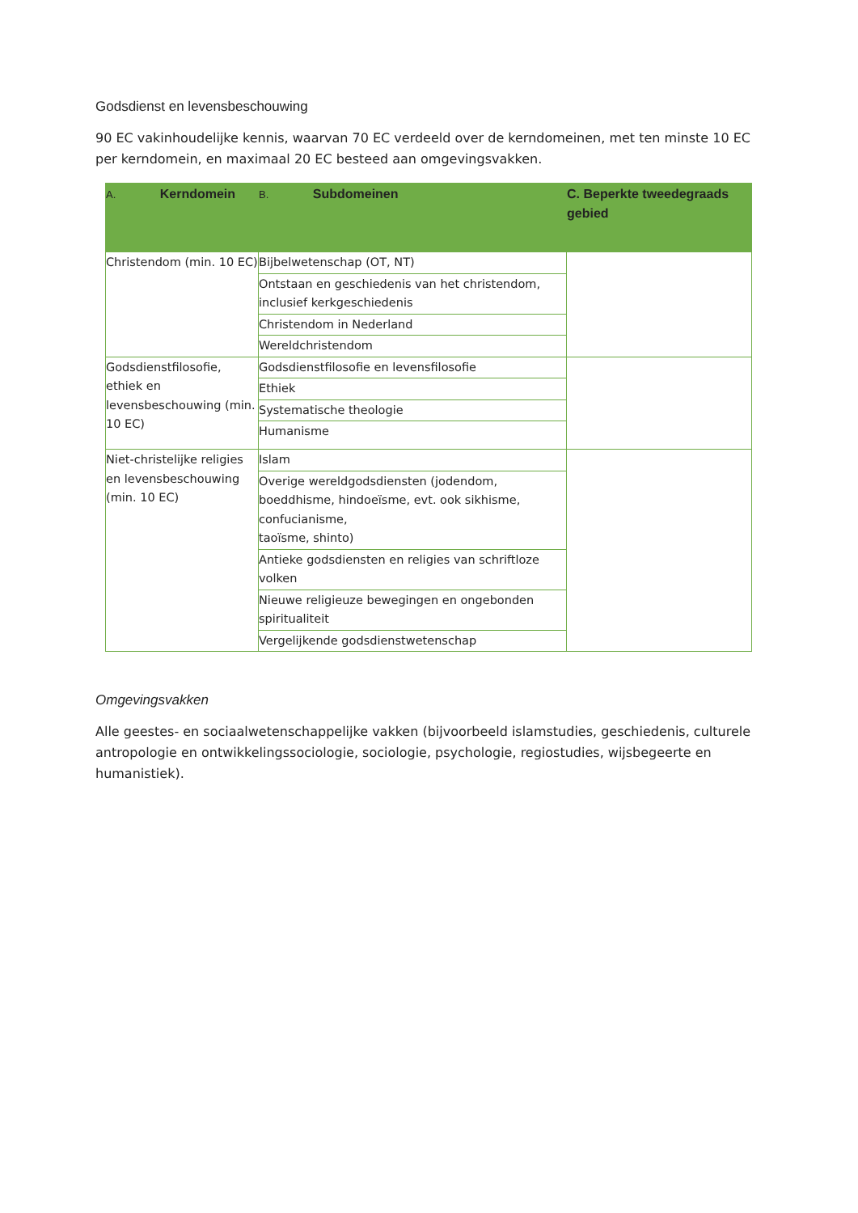Godsdienst en levensbeschouwing
90 EC vakinhoudelijke kennis, waarvan 70 EC verdeeld over de kerndomeinen, met ten minste 10 EC per kerndomein, en maximaal 20 EC besteed aan omgevingsvakken.
| A. Kerndomein | B. Subdomeinen | C. Beperkte tweedegraads gebied |
| --- | --- | --- |
| Christendom (min. 10 EC) | Bijbelwetenschap (OT, NT) | |
| | Ontstaan en geschiedenis van het christendom, inclusief kerkgeschiedenis | |
| | Christendom in Nederland | |
| | Wereldchristendom | |
| Godsdienstfilosofie, ethiek en levensbeschouwing (min. 10 EC) | Godsdienstfilosofie en levensfilosofie | |
| | Ethiek | |
| | Systematische theologie | |
| | Humanisme | |
| Niet-christelijke religies en levensbeschouwing (min. 10 EC) | Islam | |
| | Overige wereldgodsdiensten (jodendom, boeddhisme, hindoeïsme, evt. ook sikhisme, confucianisme, taoïsme, shinto) | |
| | Antieke godsdiensten en religies van schriftloze volken | |
| | Nieuwe religieuze bewegingen en ongebonden spiritualiteit | |
| | Vergelijkende godsdienstwetenschap | |
Omgevingsvakken
Alle geestes- en sociaalwetenschappelijke vakken (bijvoorbeeld islamstudies, geschiedenis, culturele antropologie en ontwikkelingssociologie, sociologie, psychologie, regiostudies, wijsbegeerte en humanistiek).